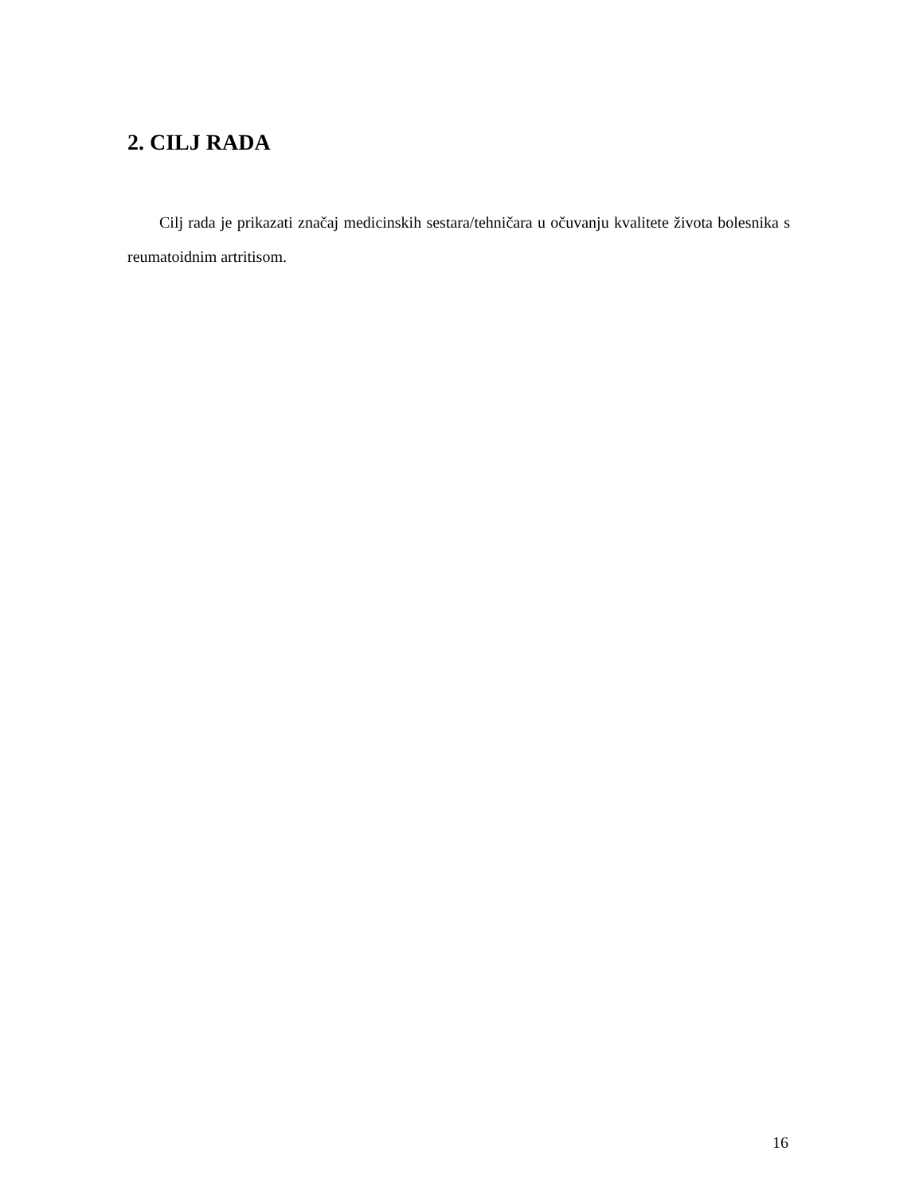2. CILJ RADA
Cilj rada je prikazati značaj medicinskih sestara/tehničara u očuvanju kvalitete života bolesnika s reumatoidnim artritisom.
16